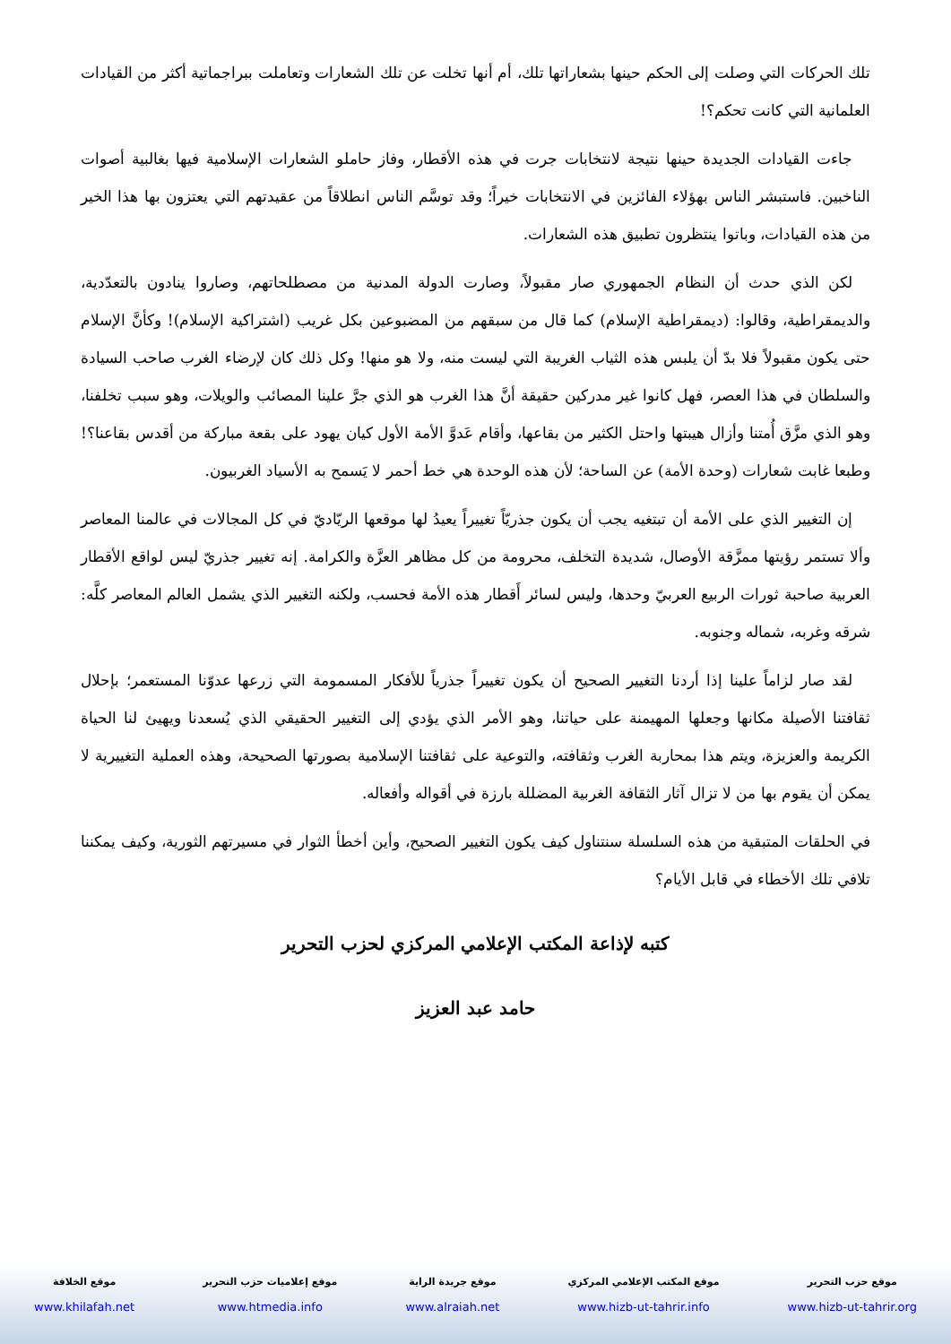تلك الحركات التي وصلت إلى الحكم حينها بشعاراتها تلك، أم أنها تخلت عن تلك الشعارات وتعاملت ببراجماتية أكثر من القيادات العلمانية التي كانت تحكم؟!
جاءت القيادات الجديدة حينها نتيجة لانتخابات جرت في هذه الأقطار، وفاز حاملو الشعارات الإسلامية فيها بغالبية أصوات الناخبين. فاستبشر الناس بهؤلاء الفائزين في الانتخابات خيراً؛ وقد توسَّم الناس انطلاقاً من عقيدتهم التي يعتزون بها هذا الخير من هذه القيادات، وباتوا ينتظرون تطبيق هذه الشعارات.
لكن الذي حدث أن النظام الجمهوري صار مقبولاً، وصارت الدولة المدنية من مصطلحاتهم، وصاروا ينادون بالتعدّدية، والديمقراطية، وقالوا: (ديمقراطية الإسلام) كما قال من سبقهم من المضبوعين بكل غريب (اشتراكية الإسلام)! وكأنَّ الإسلام حتى يكون مقبولاً فلا بدّ أن يلبس هذه الثياب الغريبة التي ليست منه، ولا هو منها! وكل ذلك كان لإرضاء الغرب صاحب السيادة والسلطان في هذا العصر، فهل كانوا غير مدركين حقيقة أنَّ هذا الغرب هو الذي جرَّ علينا المصائب والويلات، وهو سبب تخلفنا، وهو الذي مزَّق أُمتنا وأزال هيبتها واحتل الكثير من بقاعها، وأقام عَدوَّ الأمة الأول كيان يهود على بقعة مباركة من أقدس بقاعنا؟! وطبعا غابت شعارات (وحدة الأمة) عن الساحة؛ لأن هذه الوحدة هي خط أحمر لا يَسمح به الأسياد الغربيون.
إن التغيير الذي على الأمة أن تبتغيه يجب أن يكون جذريّاً تغييراً يعيدُ لها موقعها الريّاديّ في كل المجالات في عالمنا المعاصر وألا تستمر رؤيتها ممزَّقة الأوصال، شديدة التخلف، محرومة من كل مظاهر العزَّة والكرامة. إنه تغيير جذريّ ليس لواقع الأقطار العربية صاحبة ثورات الربيع العربيّ وحدها، وليس لسائر أَقطار هذه الأمة فحسب، ولكنه التغيير الذي يشمل العالم المعاصر كلَّه: شرقه وغربه، شماله وجنوبه.
لقد صار لزاماً علينا إذا أردنا التغيير الصحيح أن يكون تغييراً جذرياً للأفكار المسمومة التي زرعها عدوّنا المستعمر؛ بإحلال ثقافتنا الأصيلة مكانها وجعلها المهيمنة على حياتنا، وهو الأمر الذي يؤدي إلى التغيير الحقيقي الذي يُسعدنا ويهيئ لنا الحياة الكريمة والعزيزة، ويتم هذا بمحاربة الغرب وثقافته، والتوعية على ثقافتنا الإسلامية بصورتها الصحيحة، وهذه العملية التغييرية لا يمكن أن يقوم بها من لا تزال آثار الثقافة الغربية المضللة بارزة في أقواله وأفعاله.
في الحلقات المتبقية من هذه السلسلة سنتناول كيف يكون التغيير الصحيح، وأين أخطأ الثوار في مسيرتهم الثورية، وكيف يمكننا تلافي تلك الأخطاء في قابل الأيام؟
كتبه لإذاعة المكتب الإعلامي المركزي لحزب التحرير
حامد عبد العزيز
موقع حزب التحرير
www.hizb-ut-tahrir.org
موقع المكتب الإعلامي المركزي
www.hizb-ut-tahrir.info
موقع جريدة الراية
www.alraiah.net
موقع إعلاميات حزب التحرير
www.htmedia.info
موقع الخلافة
www.khilafah.net